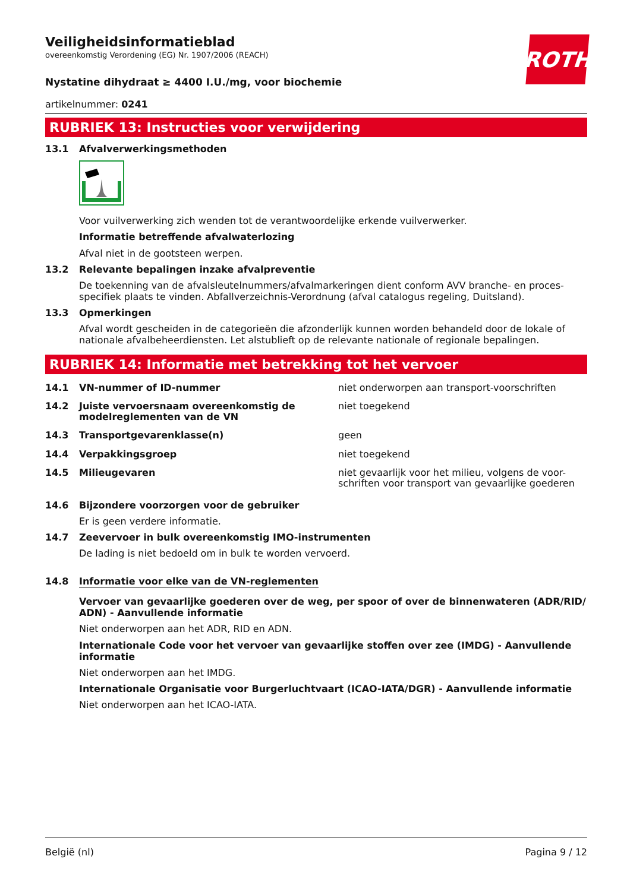ROTH
Veiligheidsinformatieblad
overeenkomstig Verordening (EG) Nr. 1907/2006 (REACH)
Nystatine dihydraat ≥ 4400 I.U./mg, voor biochemie
artikelnummer: 0241
RUBRIEK 13: Instructies voor verwijdering
13.1 Afvalverwerkingsmethoden
Voor vuilverwerking zich wenden tot de verantwoordelijke erkende vuilverwerker.
Informatie betreffende afvalwaterlozing
Afval niet in de gootsteen werpen.
13.2 Relevante bepalingen inzake afvalpreventie
De toekenning van de afvalsleutelnummers/afvalmarkeringen dient conform AVV branche- en proces-specifiek plaats te vinden. Abfallverzeichnis-Verordnung (afval catalogus regeling, Duitsland).
13.3 Opmerkingen
Afval wordt gescheiden in de categorieën die afzonderlijk kunnen worden behandeld door de lokale of nationale afvalbeheerdiensten. Let alstublieft op de relevante nationale of regionale bepalingen.
RUBRIEK 14: Informatie met betrekking tot het vervoer
| 14.1 | VN-nummer of ID-nummer | niet onderworpen aan transport-voorschriften |
| 14.2 | Juiste vervoersnaam overeenkomstig de modelreglementen van de VN | niet toegekend |
| 14.3 | Transportgevarenklasse(n) | geen |
| 14.4 | Verpakkingsgroep | niet toegekend |
| 14.5 | Milieugevaren | niet gevaarlijk voor het milieu, volgens de voor-schriften voor transport van gevaarlijke goederen |
14.6 Bijzondere voorzorgen voor de gebruiker
Er is geen verdere informatie.
14.7 Zeevervoer in bulk overeenkomstig IMO-instrumenten
De lading is niet bedoeld om in bulk te worden vervoerd.
14.8 Informatie voor elke van de VN-reglementen
Vervoer van gevaarlijke goederen over de weg, per spoor of over de binnenwateren (ADR/RID/ ADN) - Aanvullende informatie
Niet onderworpen aan het ADR, RID en ADN.
Internationale Code voor het vervoer van gevaarlijke stoffen over zee (IMDG) - Aanvullende informatie
Niet onderworpen aan het IMDG.
Internationale Organisatie voor Burgerluchtvaart (ICAO-IATA/DGR) - Aanvullende informatie
Niet onderworpen aan het ICAO-IATA.
België (nl) Pagina 9 / 12